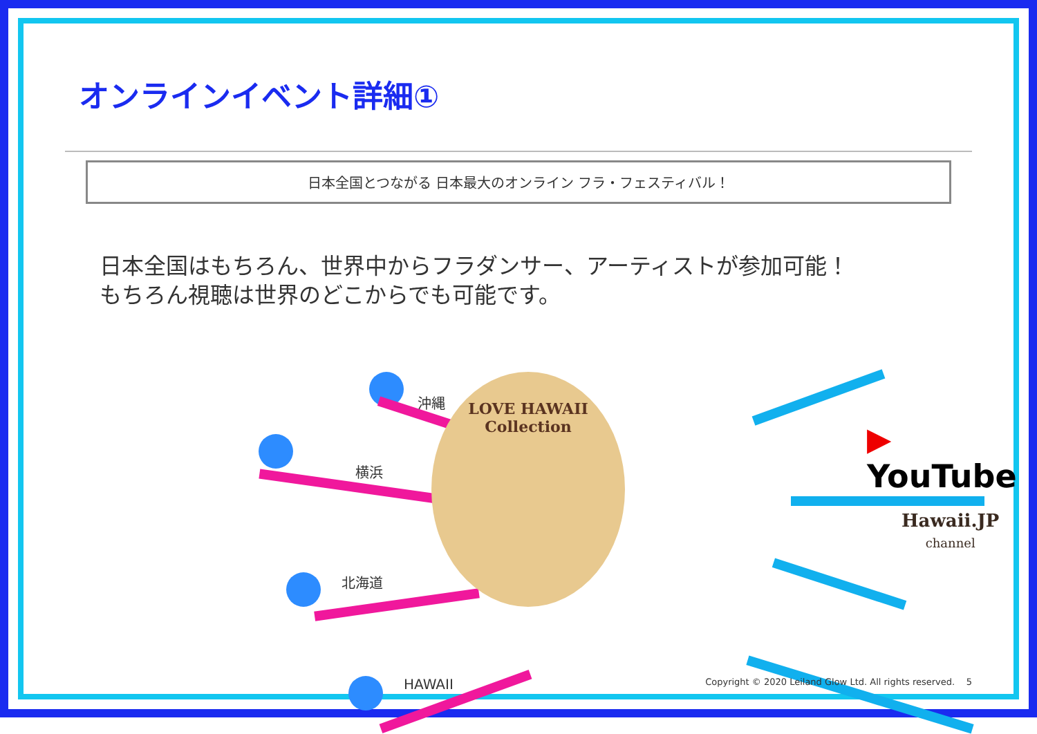オンラインイベント詳細①
日本全国とつながる 日本最大のオンライン フラ・フェスティバル！
日本全国はもちろん、世界中からフラダンサー、アーティストが参加可能！
もちろん視聴は世界のどこからでも可能です。
沖縄
横浜
北海道
HAWAII
LOVE HAWAII Collection
▶ YouTube
Hawaii.JP
channel
Copyright © 2020 Leiland Glow Ltd. All rights reserved. 5